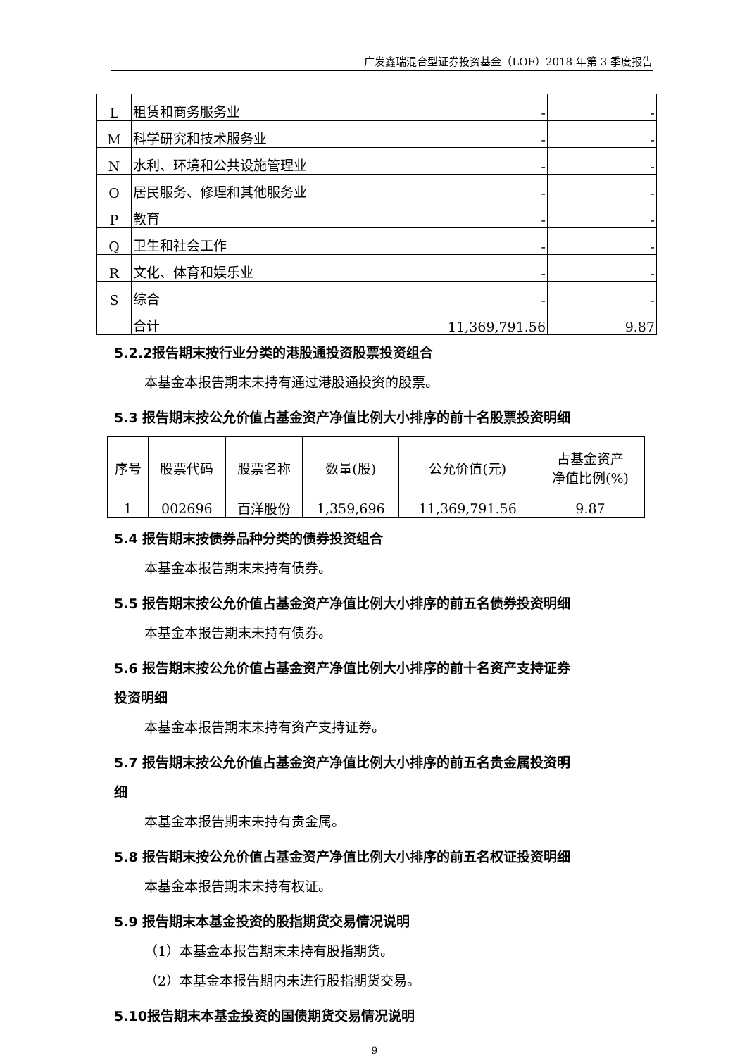广发鑫瑞混合型证券投资基金（LOF）2018 年第 3 季度报告
| L | 租赁和商务服务业 | - | - |
| M | 科学研究和技术服务业 | - | - |
| N | 水利、环境和公共设施管理业 | - | - |
| O | 居民服务、修理和其他服务业 | - | - |
| P | 教育 | - | - |
| Q | 卫生和社会工作 | - | - |
| R | 文化、体育和娱乐业 | - | - |
| S | 综合 | - | - |
| | 合计 | 11,369,791.56 | 9.87 |
5.2.2报告期末按行业分类的港股通投资股票投资组合
本基金本报告期末未持有通过港股通投资的股票。
5.3 报告期末按公允价值占基金资产净值比例大小排序的前十名股票投资明细
| 序号 | 股票代码 | 股票名称 | 数量(股) | 公允价值(元) | 占基金资产 净值比例(%) |
| 1 | 002696 | 百洋股份 | 1,359,696 | 11,369,791.56 | 9.87 |
5.4 报告期末按债券品种分类的债券投资组合
本基金本报告期末未持有债券。
5.5 报告期末按公允价值占基金资产净值比例大小排序的前五名债券投资明细
本基金本报告期末未持有债券。
5.6 报告期末按公允价值占基金资产净值比例大小排序的前十名资产支持证券
投资明细
本基金本报告期末未持有资产支持证券。
5.7 报告期末按公允价值占基金资产净值比例大小排序的前五名贵金属投资明
细
本基金本报告期末未持有贵金属。
5.8 报告期末按公允价值占基金资产净值比例大小排序的前五名权证投资明细
本基金本报告期末未持有权证。
5.9 报告期末本基金投资的股指期货交易情况说明
（1）本基金本报告期末未持有股指期货。
（2）本基金本报告期内未进行股指期货交易。
5.10报告期末本基金投资的国债期货交易情况说明
9